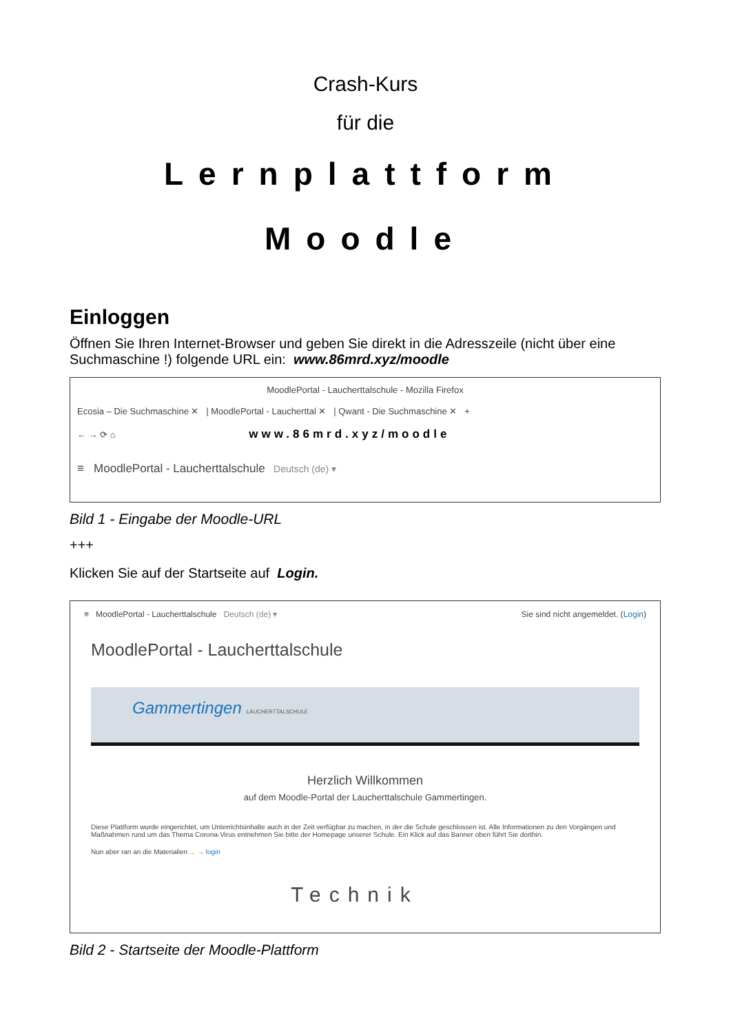Crash-Kurs
für die
Lernplattform
Moodle
Einloggen
Öffnen Sie Ihren Internet-Browser und geben Sie direkt in die Adresszeile (nicht über eine Suchmaschine !) folgende URL ein: www.86mrd.xyz/moodle
MoodlePortal - Laucherttalschule - Mozilla Firefox
Ecosia – Die Suchmaschine ✕ | MoodlePortal - Laucherttal ✕ | Qwant - Die Suchmaschine ✕ +
← → ⟳ ⌂ www.86mrd.xyz/moodle
≡ MoodlePortal - Laucherttalschule Deutsch (de) ▾
Bild 1 - Eingabe der Moodle-URL
+++
Klicken Sie auf der Startseite auf Login.
≡ MoodlePortal - Laucherttalschule Deutsch (de) ▾ Sie sind nicht angemeldet. (Login)
MoodlePortal - Laucherttalschule
Gammertingen LAUCHERTTALSCHULE
Herzlich Willkommen
auf dem Moodle-Portal der Laucherttalschule Gammertingen.
Diese Plattform wurde eingerichtet, um Unterrichtsinhalte auch in der Zeit verfügbar zu machen, in der die Schule geschlossen ist. Alle Informationen zu den Vorgängen und Maßnahmen rund um das Thema Corona-Virus entnehmen Sie bitte der Homepage unserer Schule. Ein Klick auf das Banner oben führt Sie dorthin.
Nun aber ran an die Materialien ... → login
Technik
Bild 2 - Startseite der Moodle-Plattform